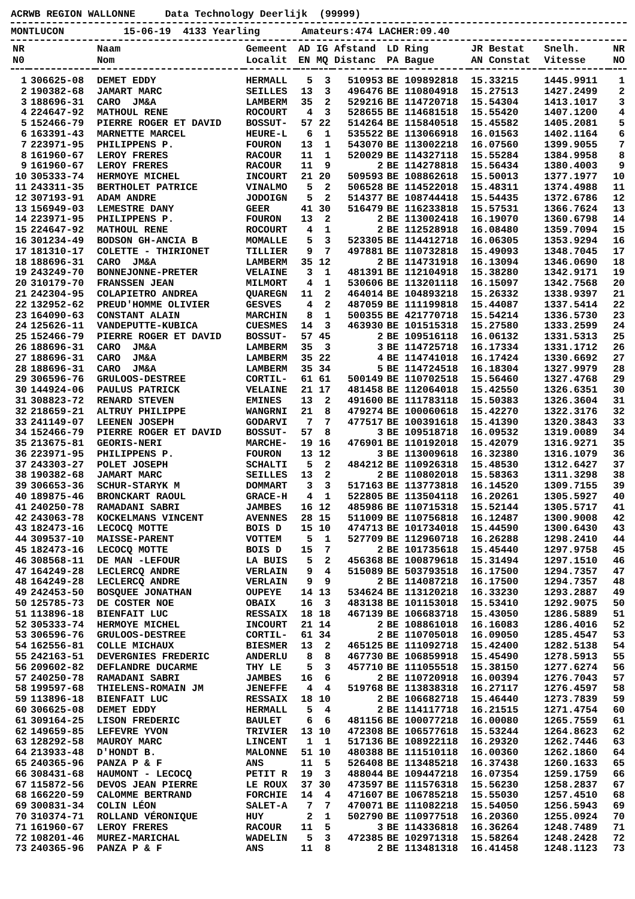ACRWB REGION WALLONNE Data Technology Deerlijk (99999)
MONTLUCON 15-06-19 4133 Yearling Amateurs:474 LACHER:09.40
| NR | | Naam | Gemeent | AD | IG | Afstand | LD | Ring | JR Bestat | Snelh. | NR |
| --- | --- | --- | --- | --- | --- | --- | --- | --- | --- | --- | --- |
| N0 | | Nom | Localit | EN | MQ | Distanc | PA | Bague | AN Constat | Vitesse | NO |
| 1 | 306625-08 | DEMET EDDY | HERMALL | 5 | 3 | 510953 | BE | 109892818 | 15.33215 | 1445.9911 | 1 |
| 2 | 190382-68 | JAMART MARC | SEILLES | 13 | 3 | 496476 | BE | 110804918 | 15.27513 | 1427.2499 | 2 |
| 3 | 188696-31 | CARO JM&A | LAMBERM | 35 | 2 | 529216 | BE | 114720718 | 15.54304 | 1413.1017 | 3 |
| 4 | 224647-92 | MATHOUL RENE | ROCOURT | 4 | 3 | 528655 | BE | 114681518 | 15.55420 | 1407.1200 | 4 |
| 5 | 152466-79 | PIERRE ROGER ET DAVID | BOSSUT- | 57 | 22 | 514264 | BE | 115840518 | 15.45582 | 1405.2081 | 5 |
| 6 | 163391-43 | MARNETTE MARCEL | HEURE-L | 6 | 1 | 535522 | BE | 113066918 | 16.01563 | 1402.1164 | 6 |
| 7 | 223971-95 | PHILIPPENS P. | FOURON | 13 | 1 | 543070 | BE | 113002218 | 16.07560 | 1399.9055 | 7 |
| 8 | 161960-67 | LEROY FRERES | RACOUR | 11 | 1 | 520029 | BE | 114327118 | 15.55284 | 1384.9958 | 8 |
| 9 | 161960-67 | LEROY FRERES | RACOUR | 11 | 9 | 2 | BE | 114278818 | 15.56434 | 1380.4003 | 9 |
| 10 | 305333-74 | HERMOYE MICHEL | INCOURT | 21 | 20 | 509593 | BE | 108862618 | 15.50013 | 1377.1977 | 10 |
| 11 | 243311-35 | BERTHOLET PATRICE | VINALMO | 5 | 2 | 506528 | BE | 114522018 | 15.48311 | 1374.4988 | 11 |
| 12 | 307193-91 | ADAM ANDRE | JODOIGN | 5 | 2 | 514377 | BE | 108744418 | 15.54435 | 1372.6786 | 12 |
| 13 | 156949-03 | LEMESTRE DANY | GEER | 41 | 30 | 516479 | BE | 116233818 | 15.57531 | 1366.7624 | 13 |
| 14 | 223971-95 | PHILIPPENS P. | FOURON | 13 | 2 | 2 | BE | 113002418 | 16.19070 | 1360.6798 | 14 |
| 15 | 224647-92 | MATHOUL RENE | ROCOURT | 4 | 1 | 2 | BE | 112528918 | 16.08480 | 1359.7094 | 15 |
| 16 | 301234-49 | BODSON GH-ANCIA B | MOMALLE | 5 | 3 | 523305 | BE | 114412718 | 16.06305 | 1353.9294 | 16 |
| 17 | 181310-17 | COLETTE - THIRIONET | TILLIER | 9 | 7 | 497881 | BE | 110732818 | 15.49093 | 1348.7045 | 17 |
| 18 | 188696-31 | CARO JM&A | LAMBERM | 35 | 12 | 2 | BE | 114731918 | 16.13094 | 1346.0690 | 18 |
| 19 | 243249-70 | BONNEJONNE-PRETER | VELAINE | 3 | 1 | 481391 | BE | 112104918 | 15.38280 | 1342.9171 | 19 |
| 20 | 310179-70 | FRANSSEN JEAN | MILMORT | 4 | 1 | 530606 | BE | 113201118 | 16.15097 | 1342.7568 | 20 |
| 21 | 242304-95 | COLAPIETRO ANDREA | QUAREGN | 11 | 2 | 464014 | BE | 104893218 | 15.26332 | 1338.9397 | 21 |
| 22 | 132952-62 | PREUD'HOMME OLIVIER | GESVES | 4 | 2 | 487059 | BE | 111199818 | 15.44087 | 1337.5414 | 22 |
| 23 | 164090-63 | CONSTANT ALAIN | MARCHIN | 8 | 1 | 500355 | BE | 421770718 | 15.54214 | 1336.5730 | 23 |
| 24 | 125626-11 | VANDEPUTTE-KUBICA | CUESMES | 14 | 3 | 463930 | BE | 101515318 | 15.27580 | 1333.2599 | 24 |
| 25 | 152466-79 | PIERRE ROGER ET DAVID | BOSSUT- | 57 | 45 | 2 | BE | 109516118 | 16.06132 | 1331.5313 | 25 |
| 26 | 188696-31 | CARO JM&A | LAMBERM | 35 | 3 | 3 | BE | 114725718 | 16.17334 | 1331.1712 | 26 |
| 27 | 188696-31 | CARO JM&A | LAMBERM | 35 | 22 | 4 | BE | 114741018 | 16.17424 | 1330.6692 | 27 |
| 28 | 188696-31 | CARO JM&A | LAMBERM | 35 | 34 | 5 | BE | 114724518 | 16.18304 | 1327.9979 | 28 |
| 29 | 306596-76 | GRULOOS-DESTREE | CORTIL- | 61 | 61 | 500149 | BE | 110702518 | 15.56460 | 1327.4768 | 29 |
| 30 | 144924-06 | PAULUS PATRICK | VELAINE | 21 | 17 | 481458 | BE | 112064018 | 15.42550 | 1326.6351 | 30 |
| 31 | 308823-72 | RENARD STEVEN | EMINES | 13 | 2 | 491600 | BE | 111783118 | 15.50383 | 1326.3604 | 31 |
| 32 | 218659-21 | ALTRUY PHILIPPE | WANGRNI | 21 | 8 | 479274 | BE | 100060618 | 15.42270 | 1322.3176 | 32 |
| 33 | 241149-07 | LEENEN JOSEPH | GODARVI | 7 | 7 | 477517 | BE | 100391618 | 15.41390 | 1320.3843 | 33 |
| 34 | 152466-79 | PIERRE ROGER ET DAVID | BOSSUT- | 57 | 8 | 3 | BE | 109518718 | 16.09532 | 1319.0089 | 34 |
| 35 | 213675-81 | GEORIS-NERI | MARCHE- | 19 | 16 | 476901 | BE | 110192018 | 15.42079 | 1316.9271 | 35 |
| 36 | 223971-95 | PHILIPPENS P. | FOURON | 13 | 12 | 3 | BE | 113009618 | 16.32380 | 1316.1079 | 36 |
| 37 | 243303-27 | POLET JOSEPH | SCHALTI | 5 | 2 | 484212 | BE | 110926318 | 15.48530 | 1312.6427 | 37 |
| 38 | 190382-68 | JAMART MARC | SEILLES | 13 | 2 | 2 | BE | 110802018 | 15.58363 | 1311.3298 | 38 |
| 39 | 306653-36 | SCHUR-STARYK M | DOMMART | 3 | 3 | 517163 | BE | 113773818 | 16.14520 | 1309.7155 | 39 |
| 40 | 189875-46 | BRONCKART RAOUL | GRACE-H | 4 | 1 | 522805 | BE | 113504118 | 16.20261 | 1305.5927 | 40 |
| 41 | 240250-78 | RAMADANI SABRI | JAMBES | 16 | 12 | 485986 | BE | 110715318 | 15.52144 | 1305.5717 | 41 |
| 42 | 243063-78 | KOCKELMANS VINCENT | AVENNES | 28 | 15 | 511009 | BE | 110756818 | 16.12487 | 1300.9008 | 42 |
| 43 | 182473-16 | LECOCQ MOTTE | BOIS D | 15 | 10 | 474713 | BE | 101734018 | 15.44590 | 1300.6430 | 43 |
| 44 | 309537-10 | MAISSE-PARENT | VOTTEM | 5 | 1 | 527709 | BE | 112960718 | 16.26288 | 1298.2410 | 44 |
| 45 | 182473-16 | LECOCQ MOTTE | BOIS D | 15 | 7 | 2 | BE | 101735618 | 15.45440 | 1297.9758 | 45 |
| 46 | 308568-11 | DE MAN -LEFOUR | LA BUIS | 5 | 2 | 456368 | BE | 100879618 | 15.31494 | 1297.1510 | 46 |
| 47 | 164249-28 | LECLERCQ ANDRE | VERLAIN | 9 | 4 | 515089 | BE | 503793518 | 16.17500 | 1294.7357 | 47 |
| 48 | 164249-28 | LECLERCQ ANDRE | VERLAIN | 9 | 9 | 2 | BE | 114087218 | 16.17500 | 1294.7357 | 48 |
| 49 | 242453-50 | BOSQUEE JONATHAN | OUPEYE | 14 | 13 | 534624 | BE | 113120218 | 16.33230 | 1293.2887 | 49 |
| 50 | 125785-73 | DE COSTER NOE | OBAIX | 16 | 3 | 483138 | BE | 101153018 | 15.53410 | 1292.9075 | 50 |
| 51 | 113896-18 | BIENFAIT LUC | RESSAIX | 18 | 18 | 467139 | BE | 106683718 | 15.43050 | 1286.5889 | 51 |
| 52 | 305333-74 | HERMOYE MICHEL | INCOURT | 21 | 14 | 2 | BE | 108861018 | 16.16083 | 1286.4016 | 52 |
| 53 | 306596-76 | GRULOOS-DESTREE | CORTIL- | 61 | 34 | 2 | BE | 110705018 | 16.09050 | 1285.4547 | 53 |
| 54 | 162556-81 | COLLE MICHAUX | BIESMER | 13 | 2 | 465125 | BE | 111092718 | 15.42400 | 1282.5138 | 54 |
| 55 | 242163-51 | DEVERGNIES FREDERIC | ANDERLU | 8 | 8 | 467730 | BE | 106859918 | 15.45490 | 1278.5913 | 55 |
| 56 | 209602-82 | DEFLANDRE DUCARME | THY LE | 5 | 3 | 457710 | BE | 111055518 | 15.38150 | 1277.6274 | 56 |
| 57 | 240250-78 | RAMADANI SABRI | JAMBES | 16 | 6 | 2 | BE | 110720918 | 16.00394 | 1276.7043 | 57 |
| 58 | 199597-68 | THIELENS-ROMAIN JM | JENEFFE | 4 | 4 | 519768 | BE | 113838318 | 16.27117 | 1276.4597 | 58 |
| 59 | 113896-18 | BIENFAIT LUC | RESSAIX | 18 | 10 | 2 | BE | 106682718 | 15.46440 | 1273.7839 | 59 |
| 60 | 306625-08 | DEMET EDDY | HERMALL | 5 | 4 | 2 | BE | 114117718 | 16.21515 | 1271.4754 | 60 |
| 61 | 309164-25 | LISON FREDERIC | BAULET | 6 | 6 | 481156 | BE | 100077218 | 16.00080 | 1265.7559 | 61 |
| 62 | 149659-85 | LEFEVRE YVON | TRIVIER | 13 | 10 | 472308 | BE | 106577618 | 15.53244 | 1264.8623 | 62 |
| 63 | 128292-58 | MAUROY MARC | LINCENT | 1 | 1 | 517136 | BE | 108922118 | 16.29320 | 1262.7446 | 63 |
| 64 | 213933-48 | D'HONDT B. | MALONNE | 51 | 10 | 480388 | BE | 111510118 | 16.00360 | 1262.1860 | 64 |
| 65 | 240365-96 | PANZA P & F | ANS | 11 | 5 | 526408 | BE | 113485218 | 16.37438 | 1260.1633 | 65 |
| 66 | 308431-68 | HAUMONT - LECOCQ | PETIT R | 19 | 3 | 488044 | BE | 109447218 | 16.07354 | 1259.1759 | 66 |
| 67 | 115872-56 | DEVOS JEAN PIERRE | LE ROUX | 37 | 30 | 473597 | BE | 111576318 | 15.56230 | 1258.2837 | 67 |
| 68 | 166220-59 | CALOMME BERTRAND | FORCHIE | 14 | 4 | 471607 | BE | 106785218 | 15.55030 | 1257.4510 | 68 |
| 69 | 300831-34 | COLIN LÉON | SALET-A | 7 | 7 | 470071 | BE | 111082218 | 15.54050 | 1256.5943 | 69 |
| 70 | 310374-71 | ROLLAND VÉRONIQUE | HUY | 2 | 1 | 502790 | BE | 110977518 | 16.20360 | 1255.0924 | 70 |
| 71 | 161960-67 | LEROY FRERES | RACOUR | 11 | 5 | 3 | BE | 114336818 | 16.36264 | 1248.7489 | 71 |
| 72 | 108201-46 | MUREZ-MARICHAL | WADELIN | 5 | 3 | 472385 | BE | 102971318 | 15.58264 | 1248.2428 | 72 |
| 73 | 240365-96 | PANZA P & F | ANS | 11 | 8 | 2 | BE | 113481318 | 16.41458 | 1248.1123 | 73 |